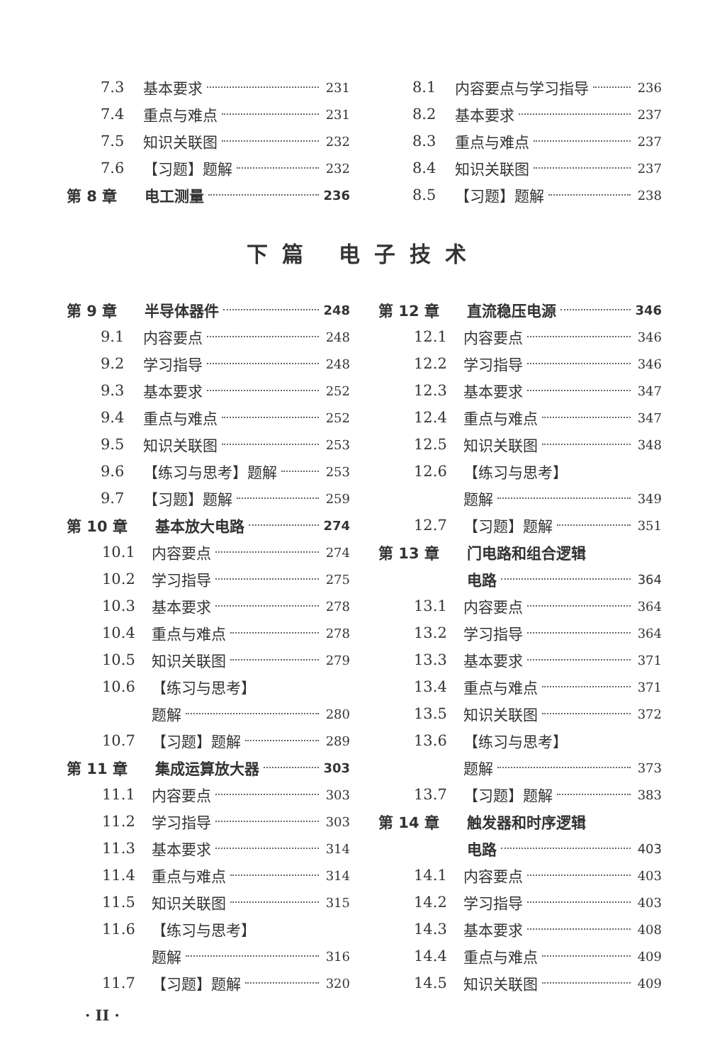7.3 基本要求 231
7.4 重点与难点 231
7.5 知识关联图 232
7.6 【习题】题解 232
第 8 章 电工测量 236
8.1 内容要点与学习指导 236
8.2 基本要求 237
8.3 重点与难点 237
8.4 知识关联图 237
8.5 【习题】题解 238
下篇 电子技术
第 9 章 半导体器件 248
9.1 内容要点 248
9.2 学习指导 248
9.3 基本要求 252
9.4 重点与难点 252
9.5 知识关联图 253
9.6 【练习与思考】题解 253
9.7 【习题】题解 259
第 10 章 基本放大电路 274
10.1 内容要点 274
10.2 学习指导 275
10.3 基本要求 278
10.4 重点与难点 278
10.5 知识关联图 279
10.6 【练习与思考】
题解 280
10.7 【习题】题解 289
第 11 章 集成运算放大器 303
11.1 内容要点 303
11.2 学习指导 303
11.3 基本要求 314
11.4 重点与难点 314
11.5 知识关联图 315
11.6 【练习与思考】
题解 316
11.7 【习题】题解 320
第 12 章 直流稳压电源 346
12.1 内容要点 346
12.2 学习指导 346
12.3 基本要求 347
12.4 重点与难点 347
12.5 知识关联图 348
12.6 【练习与思考】
题解 349
12.7 【习题】题解 351
第 13 章 门电路和组合逻辑
电路 364
13.1 内容要点 364
13.2 学习指导 364
13.3 基本要求 371
13.4 重点与难点 371
13.5 知识关联图 372
13.6 【练习与思考】
题解 373
13.7 【习题】题解 383
第 14 章 触发器和时序逻辑
电路 403
14.1 内容要点 403
14.2 学习指导 403
14.3 基本要求 408
14.4 重点与难点 409
14.5 知识关联图 409
· II ·